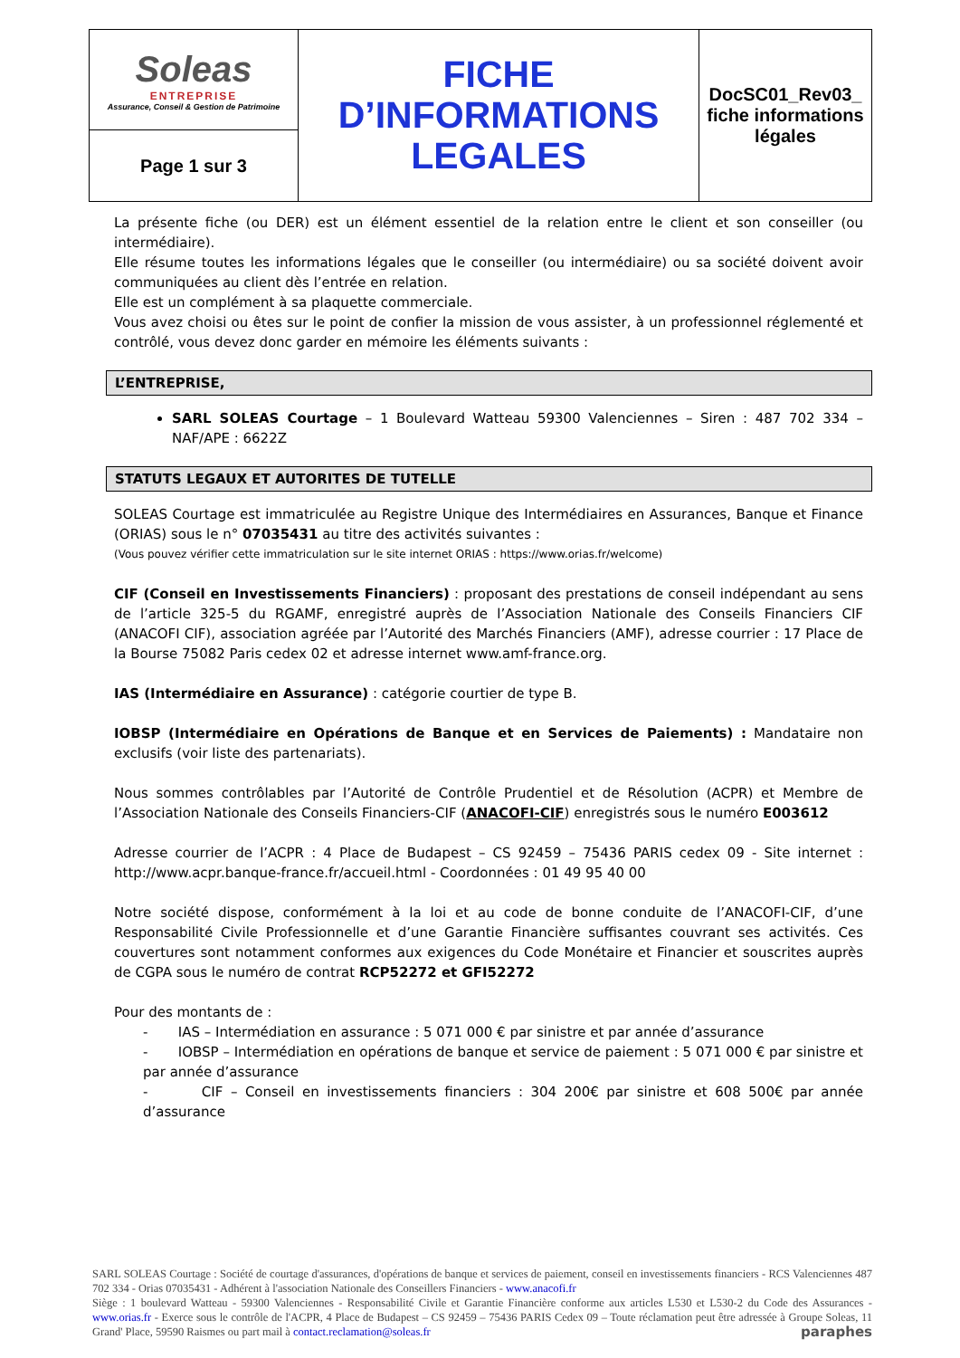| Soleas ENTREPRISE Assurance, Conseil & Gestion de Patrimoine | FICHE D’INFORMATIONS LEGALES | DocSC01_Rev03_ fiche informations légales |
| Page 1 sur 3 | | |
La présente fiche (ou DER) est un élément essentiel de la relation entre le client et son conseiller (ou intermédiaire).
Elle résume toutes les informations légales que le conseiller (ou intermédiaire) ou sa société doivent avoir communiquées au client dès l’entrée en relation.
Elle est un complément à sa plaquette commerciale.
Vous avez choisi ou êtes sur le point de confier la mission de vous assister, à un professionnel réglementé et contrôlé, vous devez donc garder en mémoire les éléments suivants :
L’ENTREPRISE,
SARL SOLEAS Courtage – 1 Boulevard Watteau 59300 Valenciennes – Siren : 487 702 334 – NAF/APE : 6622Z
STATUTS LEGAUX ET AUTORITES DE TUTELLE
SOLEAS Courtage est immatriculée au Registre Unique des Intermédiaires en Assurances, Banque et Finance (ORIAS) sous le n° 07035431 au titre des activités suivantes :
(Vous pouvez vérifier cette immatriculation sur le site internet ORIAS : https://www.orias.fr/welcome)
CIF (Conseil en Investissements Financiers) : proposant des prestations de conseil indépendant au sens de l’article 325-5 du RGAMF, enregistré auprès de l’Association Nationale des Conseils Financiers CIF (ANACOFI CIF), association agréée par l’Autorité des Marchés Financiers (AMF), adresse courrier : 17 Place de la Bourse 75082 Paris cedex 02 et adresse internet www.amf-france.org.
IAS (Intermédiaire en Assurance) : catégorie courtier de type B.
IOBSP (Intermédiaire en Opérations de Banque et en Services de Paiements) : Mandataire non exclusifs (voir liste des partenariats).
Nous sommes contrôlables par l’Autorité de Contrôle Prudentiel et de Résolution (ACPR) et Membre de l’Association Nationale des Conseils Financiers-CIF (ANACOFI-CIF) enregistrés sous le numéro E003612
Adresse courrier de l’ACPR : 4 Place de Budapest – CS 92459 – 75436 PARIS cedex 09 - Site internet : http://www.acpr.banque-france.fr/accueil.html - Coordonnées : 01 49 95 40 00
Notre société dispose, conformément à la loi et au code de bonne conduite de l’ANACOFI-CIF, d’une Responsabilité Civile Professionnelle et d’une Garantie Financière suffisantes couvrant ses activités. Ces couvertures sont notamment conformes aux exigences du Code Monétaire et Financier et souscrites auprès de CGPA sous le numéro de contrat RCP52272 et GFI52272
Pour des montants de :
- IAS – Intermédiation en assurance : 5 071 000 € par sinistre et par année d’assurance
- IOBSP – Intermédiation en opérations de banque et service de paiement : 5 071 000 € par sinistre et par année d’assurance
- CIF – Conseil en investissements financiers : 304 200€ par sinistre et 608 500€ par année d’assurance
SARL SOLEAS Courtage : Société de courtage d'assurances, d'opérations de banque et services de paiement, conseil en investissements financiers - RCS Valenciennes 487 702 334 - Orias 07035431 - Adhérent à l'association Nationale des Conseillers Financiers - www.anacofi.fr
Siège : 1 boulevard Watteau - 59300 Valenciennes - Responsabilité Civile et Garantie Financière conforme aux articles L530 et L530-2 du Code des Assurances - www.orias.fr - Exerce sous le contrôle de l'ACPR, 4 Place de Budapest – CS 92459 – 75436 PARIS Cedex 09 – Toute réclamation peut être adressée à Groupe Soleas, 11 Grand' Place, 59590 Raismes ou part mail à contact.reclamation@soleas.fr paraphes